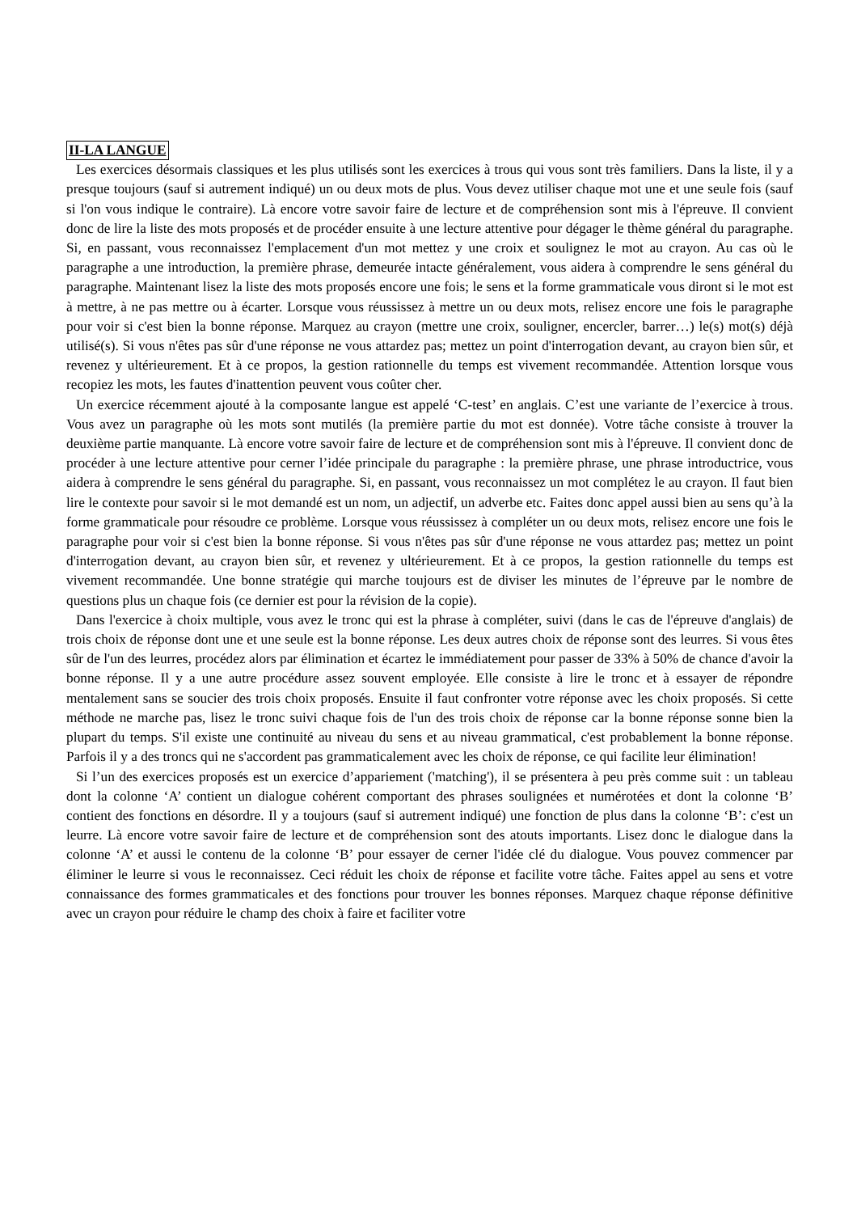II-LA LANGUE
Les exercices désormais classiques et les plus utilisés sont les exercices à trous qui vous sont très familiers. Dans la liste, il y a presque toujours (sauf si autrement indiqué) un ou deux mots de plus. Vous devez utiliser chaque mot une et une seule fois (sauf si l'on vous indique le contraire). Là encore votre savoir faire de lecture et de compréhension sont mis à l'épreuve. Il convient donc de lire la liste des mots proposés et de procéder ensuite à une lecture attentive pour dégager le thème général du paragraphe. Si, en passant, vous reconnaissez l'emplacement d'un mot mettez y une croix et soulignez le mot au crayon. Au cas où le paragraphe a une introduction, la première phrase, demeurée intacte généralement, vous aidera à comprendre le sens général du paragraphe. Maintenant lisez la liste des mots proposés encore une fois; le sens et la forme grammaticale vous diront si le mot est à mettre, à ne pas mettre ou à écarter. Lorsque vous réussissez à mettre un ou deux mots, relisez encore une fois le paragraphe pour voir si c'est bien la bonne réponse. Marquez au crayon (mettre une croix, souligner, encercler, barrer…) le(s) mot(s) déjà utilisé(s). Si vous n'êtes pas sûr d'une réponse ne vous attardez pas; mettez un point d'interrogation devant, au crayon bien sûr, et revenez y ultérieurement. Et à ce propos, la gestion rationnelle du temps est vivement recommandée. Attention lorsque vous recopiez les mots, les fautes d'inattention peuvent vous coûter cher.
Un exercice récemment ajouté à la composante langue est appelé ‘C-test’ en anglais. C’est une variante de l’exercice à trous. Vous avez un paragraphe où les mots sont mutilés (la première partie du mot est donnée). Votre tâche consiste à trouver la deuxième partie manquante. Là encore votre savoir faire de lecture et de compréhension sont mis à l'épreuve. Il convient donc de procéder à une lecture attentive pour cerner l’idée principale du paragraphe : la première phrase, une phrase introductrice, vous aidera à comprendre le sens général du paragraphe. Si, en passant, vous reconnaissez un mot complétez le au crayon. Il faut bien lire le contexte pour savoir si le mot demandé est un nom, un adjectif, un adverbe etc. Faites donc appel aussi bien au sens qu’à la forme grammaticale pour résoudre ce problème. Lorsque vous réussissez à compléter un ou deux mots, relisez encore une fois le paragraphe pour voir si c'est bien la bonne réponse. Si vous n'êtes pas sûr d'une réponse ne vous attardez pas; mettez un point d'interrogation devant, au crayon bien sûr, et revenez y ultérieurement. Et à ce propos, la gestion rationnelle du temps est vivement recommandée. Une bonne stratégie qui marche toujours est de diviser les minutes de l’épreuve par le nombre de questions plus un chaque fois (ce dernier est pour la révision de la copie).
Dans l'exercice à choix multiple, vous avez le tronc qui est la phrase à compléter, suivi (dans le cas de l'épreuve d'anglais) de trois choix de réponse dont une et une seule est la bonne réponse. Les deux autres choix de réponse sont des leurres. Si vous êtes sûr de l'un des leurres, procédez alors par élimination et écartez le immédiatement pour passer de 33% à 50% de chance d'avoir la bonne réponse. Il y a une autre procédure assez souvent employée. Elle consiste à lire le tronc et à essayer de répondre mentalement sans se soucier des trois choix proposés. Ensuite il faut confronter votre réponse avec les choix proposés. Si cette méthode ne marche pas, lisez le tronc suivi chaque fois de l'un des trois choix de réponse car la bonne réponse sonne bien la plupart du temps. S'il existe une continuité au niveau du sens et au niveau grammatical, c'est probablement la bonne réponse. Parfois il y a des troncs qui ne s'accordent pas grammaticalement avec les choix de réponse, ce qui facilite leur élimination!
Si l’un des exercices proposés est un exercice d’appariement ('matching'), il se présentera à peu près comme suit : un tableau dont la colonne ‘A’ contient un dialogue cohérent comportant des phrases soulignées et numérotées et dont la colonne ‘B’ contient des fonctions en désordre. Il y a toujours (sauf si autrement indiqué) une fonction de plus dans la colonne ‘B’: c'est un leurre. Là encore votre savoir faire de lecture et de compréhension sont des atouts importants. Lisez donc le dialogue dans la colonne ‘A’ et aussi le contenu de la colonne ‘B’ pour essayer de cerner l'idée clé du dialogue. Vous pouvez commencer par éliminer le leurre si vous le reconnaissez. Ceci réduit les choix de réponse et facilite votre tâche. Faites appel au sens et votre connaissance des formes grammaticales et des fonctions pour trouver les bonnes réponses. Marquez chaque réponse définitive avec un crayon pour réduire le champ des choix à faire et faciliter votre